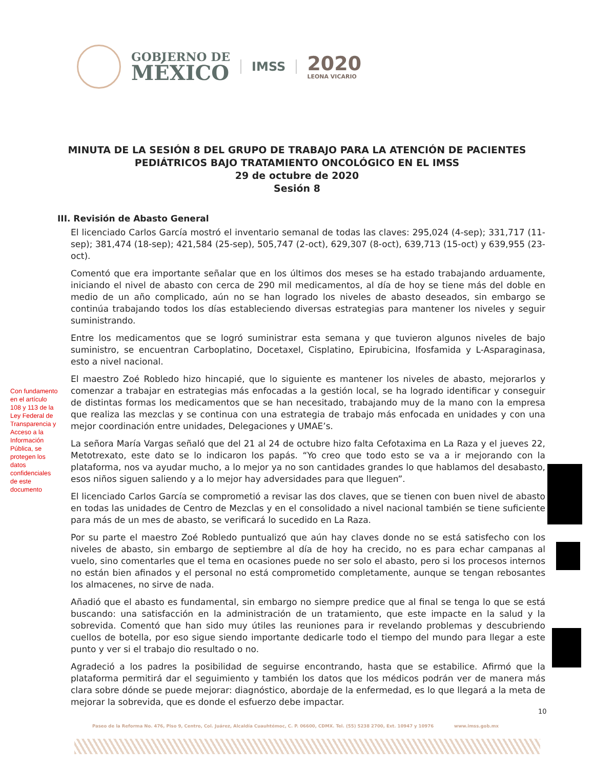GOBIERNO DE
MÉXICO
IMSS
2020
LEONA VICARIO
MINUTA DE LA SESIÓN 8 DEL GRUPO DE TRABAJO PARA LA ATENCIÓN DE PACIENTES
PEDIÁTRICOS BAJO TRATAMIENTO ONCOLÓGICO EN EL IMSS
29 de octubre de 2020
Sesión 8
III. Revisión de Abasto General
El licenciado Carlos García mostró el inventario semanal de todas las claves: 295,024 (4-sep); 331,717 (11-sep); 381,474 (18-sep); 421,584 (25-sep), 505,747 (2-oct), 629,307 (8-oct), 639,713 (15-oct) y 639,955 (23-oct).
Comentó que era importante señalar que en los últimos dos meses se ha estado trabajando arduamente, iniciando el nivel de abasto con cerca de 290 mil medicamentos, al día de hoy se tiene más del doble en medio de un año complicado, aún no se han logrado los niveles de abasto deseados, sin embargo se continúa trabajando todos los días estableciendo diversas estrategias para mantener los niveles y seguir suministrando.
Entre los medicamentos que se logró suministrar esta semana y que tuvieron algunos niveles de bajo suministro, se encuentran Carboplatino, Docetaxel, Cisplatino, Epirubicina, Ifosfamida y L-Asparaginasa, esto a nivel nacional.
El maestro Zoé Robledo hizo hincapié, que lo siguiente es mantener los niveles de abasto, mejorarlos y comenzar a trabajar en estrategias más enfocadas a la gestión local, se ha logrado identificar y conseguir de distintas formas los medicamentos que se han necesitado, trabajando muy de la mano con la empresa que realiza las mezclas y se continua con una estrategia de trabajo más enfocada en unidades y con una mejor coordinación entre unidades, Delegaciones y UMAE’s.
La señora María Vargas señaló que del 21 al 24 de octubre hizo falta Cefotaxima en La Raza y el jueves 22, Metotrexato, este dato se lo indicaron los papás. “Yo creo que todo esto se va a ir mejorando con la plataforma, nos va ayudar mucho, a lo mejor ya no son cantidades grandes lo que hablamos del desabasto, esos niños siguen saliendo y a lo mejor hay adversidades para que lleguen”.
El licenciado Carlos García se comprometió a revisar las dos claves, que se tienen con buen nivel de abasto en todas las unidades de Centro de Mezclas y en el consolidado a nivel nacional también se tiene suficiente para más de un mes de abasto, se verificará lo sucedido en La Raza.
Por su parte el maestro Zoé Robledo puntualizó que aún hay claves donde no se está satisfecho con los niveles de abasto, sin embargo de septiembre al día de hoy ha crecido, no es para echar campanas al vuelo, sino comentarles que el tema en ocasiones puede no ser solo el abasto, pero si los procesos internos no están bien afinados y el personal no está comprometido completamente, aunque se tengan rebosantes los almacenes, no sirve de nada.
Añadió que el abasto es fundamental, sin embargo no siempre predice que al final se tenga lo que se está buscando: una satisfacción en la administración de un tratamiento, que este impacte en la salud y la sobrevida. Comentó que han sido muy útiles las reuniones para ir revelando problemas y descubriendo cuellos de botella, por eso sigue siendo importante dedicarle todo el tiempo del mundo para llegar a este punto y ver si el trabajo dio resultado o no.
Agradeció a los padres la posibilidad de seguirse encontrando, hasta que se estabilice. Afirmó que la plataforma permitirá dar el seguimiento y también los datos que los médicos podrán ver de manera más clara sobre dónde se puede mejorar: diagnóstico, abordaje de la enfermedad, es lo que llegará a la meta de mejorar la sobrevida, que es donde el esfuerzo debe impactar.
Con fundamento en el artículo 108 y 113 de la Ley Federal de Transparencia y Acceso a la Información Pública, se protegen los datos confidenciales de este documento
Paseo de la Reforma No. 476, Piso 9, Centro, Col. Juárez, Alcaldía Cuauhtémoc, C. P. 06600, CDMX. Tel. (55) 5238 2700, Ext. 10947 y 10976 www.imss.gob.mx
10